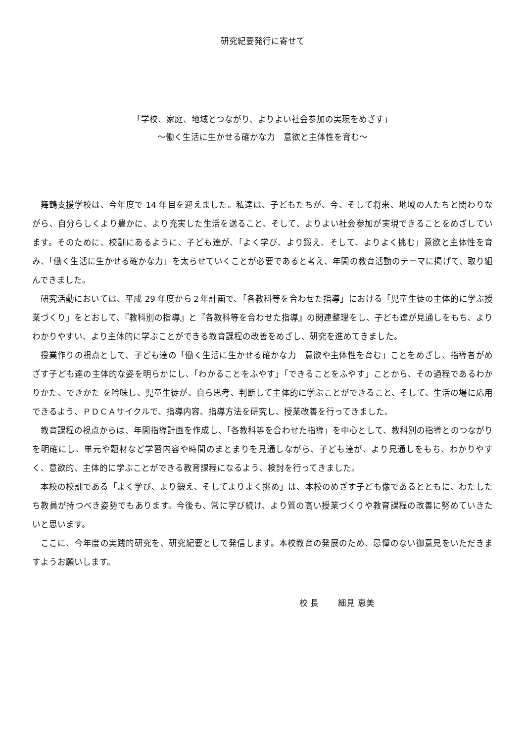研究紀要発行に寄せて
「学校、家庭、地域とつながり、よりよい社会参加の実現をめざす」
～働く生活に生かせる確かな力　意欲と主体性を育む～
舞鶴支援学校は、今年度で 14 年目を迎えました。私達は、子どもたちが、今、そして将来、地域の人たちと関わりながら、自分らしくより豊かに、より充実した生活を送ること、そして、よりよい社会参加が実現できることをめざしています。そのために、校訓にあるように、子ども達が、「よく学び、より鍛え、そして、よりよく挑む」意欲と主体性を育み、「働く生活に生かせる確かな力」を太らせていくことが必要であると考え、年間の教育活動のテーマに掲げて、取り組んできました。
研究活動においては、平成 29 年度から２年計画で、「各教科等を合わせた指導」における「児童生徒の主体的に学ぶ授業づくり」をとおして、『教科別の指導』と『各教科等を合わせた指導』の関連整理をし、子ども達が見通しをもち、よりわかりやすい、より主体的に学ぶことができる教育課程の改善をめざし、研究を進めてきました。
授業作りの視点として、子ども達の「働く生活に生かせる確かな力　意欲や主体性を育む」ことをめざし、指導者がめざす子ども達の主体的な姿を明らかにし、「わかることをふやす」「できることをふやす」ことから、その過程であるわかりかた、できかた を吟味し、児童生徒が、自ら思考、判断して主体的に学ぶことができること、そして、生活の場に応用できるよう、ＰＤＣＡサイクルで、指導内容、指導方法を研究し、授業改善を行ってきました。
教育課程の視点からは、年間指導計画を作成し、「各教科等を合わせた指導」を中心として、教科別の指導とのつながりを明確にし、単元や題材など学習内容や時間のまとまりを見通しながら、子ども達が、より見通しをもち、わかりやすく、意欲的、主体的に学ぶことができる教育課程になるよう、検討を行ってきました。
本校の校訓である「よく学び、より鍛え、そしてよりよく挑め」は、本校のめざす子ども像であるとともに、わたしたち教員が持つべき姿勢でもあります。今後も、常に学び続け、より質の高い授業づくりや教育課程の改善に努めていきたいと思います。
ここに、今年度の実践的研究を、研究紀要として発信します。本校教育の発展のため、忌憚のない御意見をいただきますようお願いします。
校 長　　 細見 恵美